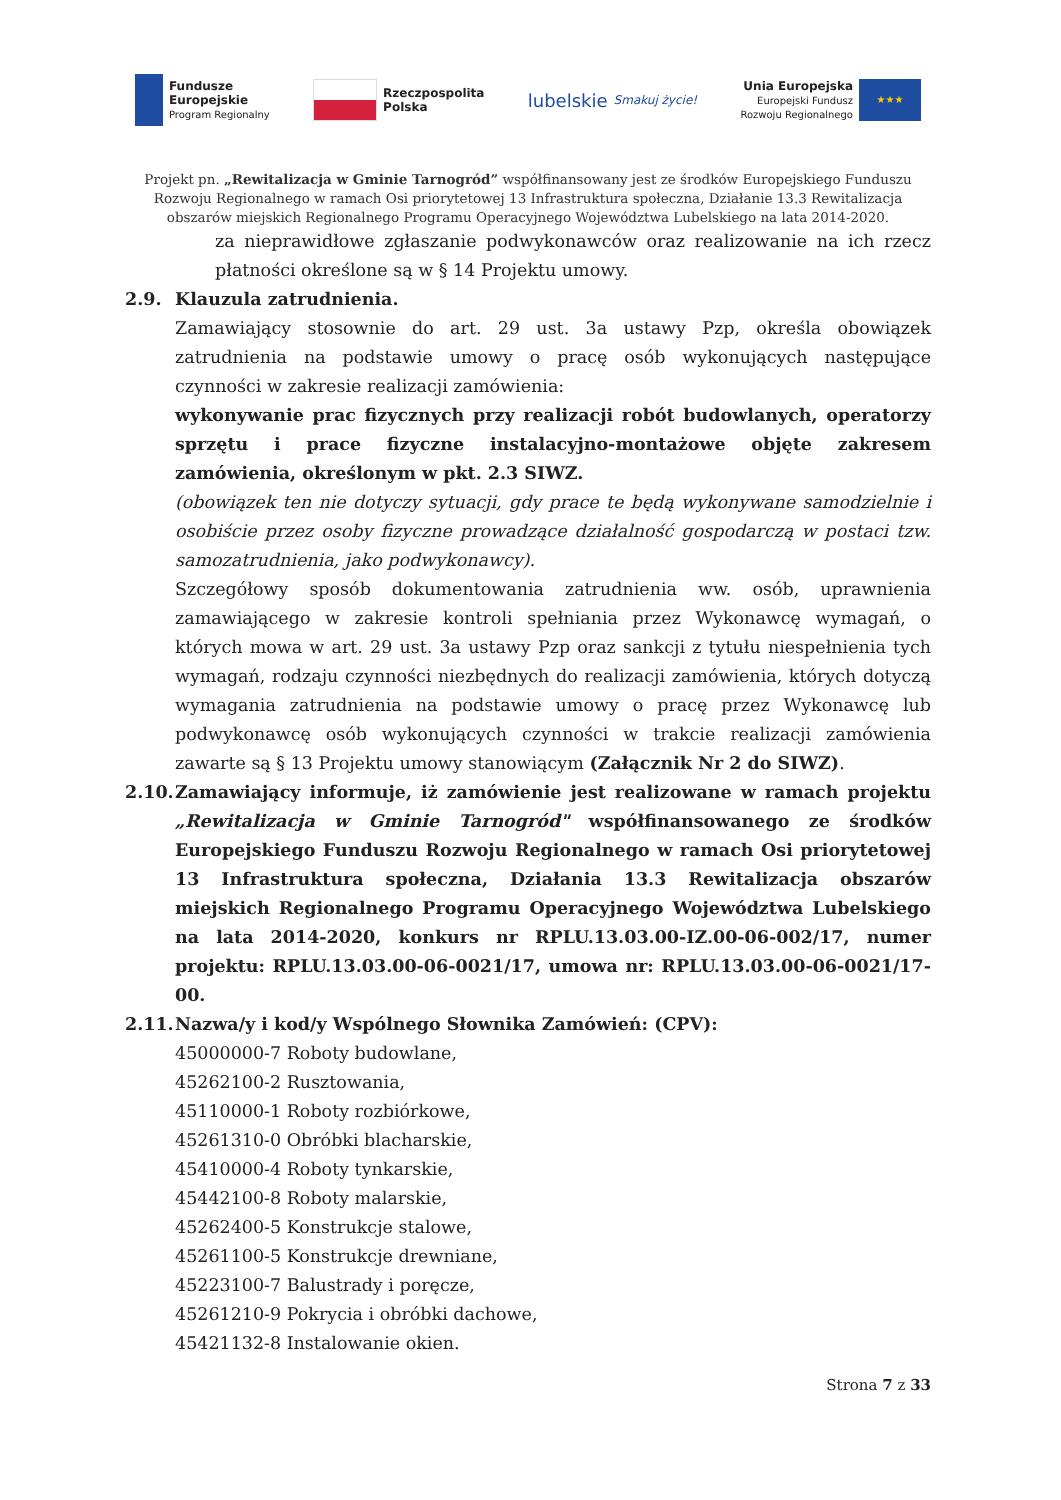Fundusze
Europejskie
Program Regionalny
Rzeczpospolita
Polska
lubelskie
Smakuj życie!
Unia Europejska
Europejski Fundusz
Rozwoju Regionalnego
★★★
Projekt pn. „Rewitalizacja w Gminie Tarnogród” współfinansowany jest ze środków Europejskiego Funduszu Rozwoju Regionalnego w ramach Osi priorytetowej 13 Infrastruktura społeczna, Działanie 13.3 Rewitalizacja obszarów miejskich Regionalnego Programu Operacyjnego Województwa Lubelskiego na lata 2014-2020.
za nieprawidłowe zgłaszanie podwykonawców oraz realizowanie na ich rzecz płatności określone są w § 14 Projektu umowy.
2.9. Klauzula zatrudnienia.
Zamawiający stosownie do art. 29 ust. 3a ustawy Pzp, określa obowiązek zatrudnienia na podstawie umowy o pracę osób wykonujących następujące czynności w zakresie realizacji zamówienia:
wykonywanie prac fizycznych przy realizacji robót budowlanych, operatorzy sprzętu i prace fizyczne instalacyjno-montażowe objęte zakresem zamówienia, określonym w pkt. 2.3 SIWZ.
(obowiązek ten nie dotyczy sytuacji, gdy prace te będą wykonywane samodzielnie i osobiście przez osoby fizyczne prowadzące działalność gospodarczą w postaci tzw. samozatrudnienia, jako podwykonawcy).
Szczegółowy sposób dokumentowania zatrudnienia ww. osób, uprawnienia zamawiającego w zakresie kontroli spełniania przez Wykonawcę wymagań, o których mowa w art. 29 ust. 3a ustawy Pzp oraz sankcji z tytułu niespełnienia tych wymagań, rodzaju czynności niezbędnych do realizacji zamówienia, których dotyczą wymagania zatrudnienia na podstawie umowy o pracę przez Wykonawcę lub podwykonawcę osób wykonujących czynności w trakcie realizacji zamówienia zawarte są § 13 Projektu umowy stanowiącym (Załącznik Nr 2 do SIWZ).
2.10.
Zamawiający informuje, iż zamówienie jest realizowane w ramach projektu „Rewitalizacja w Gminie Tarnogród" współfinansowanego ze środków Europejskiego Funduszu Rozwoju Regionalnego w ramach Osi priorytetowej 13 Infrastruktura społeczna, Działania 13.3 Rewitalizacja obszarów miejskich Regionalnego Programu Operacyjnego Województwa Lubelskiego na lata 2014-2020, konkurs nr RPLU.13.03.00-IZ.00-06-002/17, numer projektu: RPLU.13.03.00-06-0021/17, umowa nr: RPLU.13.03.00-06-0021/17-00.
2.11.
Nazwa/y i kod/y Wspólnego Słownika Zamówień: (CPV):
45000000-7 Roboty budowlane,
45262100-2 Rusztowania,
45110000-1 Roboty rozbiórkowe,
45261310-0 Obróbki blacharskie,
45410000-4 Roboty tynkarskie,
45442100-8 Roboty malarskie,
45262400-5 Konstrukcje stalowe,
45261100-5 Konstrukcje drewniane,
45223100-7 Balustrady i poręcze,
45261210-9 Pokrycia i obróbki dachowe,
45421132-8 Instalowanie okien.
Strona 7 z 33